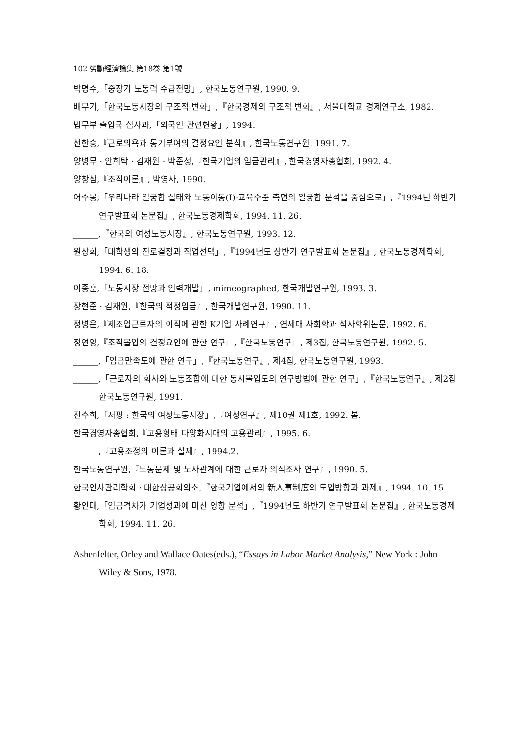102 勞動經濟論集 第18卷 第1號
박명수,「중장기 노동력 수급전망」, 한국노동연구원, 1990. 9.
배무기,「한국노동시장의 구조적 변화」,『한국경제의 구조적 변화』, 서울대학교 경제연구소, 1982.
법무부 출입국 심사과,「외국인 관련현황」, 1994.
선한승,『근로의욕과 동기부여의 결정요인 분석』, 한국노동연구원, 1991. 7.
양병무 · 안희탁 · 김재원 · 박준성,『한국기업의 임금관리』, 한국경영자총협회, 1992. 4.
양창삼,『조직이론』, 박영사, 1990.
어수봉,「우리나라 일궁합 실태와 노동이동(Ⅰ)-교육수준 측면의 일궁합 분석을 중심으로」,『1994년 하반기 연구발표회 논문집』, 한국노동경제학회, 1994. 11. 26.
______,『한국의 여성노동시장』, 한국노동연구원, 1993. 12.
원창희,「대학생의 진로결정과 직업선택」,『1994년도 상반기 연구발표회 논문집』, 한국노동경제학회, 1994. 6. 18.
이종훈,「노동시장 전망과 인력개발」, mimeographed, 한국개발연구원, 1993. 3.
장현준 · 김재원,『한국의 적정임금』, 한국개발연구원, 1990. 11.
정병은,『제조업근로자의 이직에 관한 K기업 사례연구』, 연세대 사회학과 석사학위논문, 1992. 6.
정연앙,『조직몰입의 결정요인에 관한 연구』,『한국노동연구』, 제3집, 한국노동연구원, 1992. 5.
______,「임금만족도에 관한 연구」,『한국노동연구』, 제4집, 한국노동연구원, 1993.
______,「근로자의 회사와 노동조합에 대한 동시몰입도의 연구방법에 관한 연구」,『한국노동연구』, 제2집 한국노동연구원, 1991.
진수희,「서평 : 한국의 여성노동시장」,『여성연구』, 제10권 제1호, 1992. 봄.
한국경영자총협회,『고용형태 다양화시대의 고용관리』, 1995. 6.
______,『고용조정의 이론과 실제』, 1994.2.
한국노동연구원,『노동문제 및 노사관계에 대한 근로자 의식조사 연구』, 1990. 5.
한국인사관리학회 · 대한상공회의소,『한국기업에서의 新人事制度의 도입방향과 과제』, 1994. 10. 15.
황인태,「임금격차가 기업성과에 미친 영향 분석」,『1994년도 하반기 연구발표회 논문집』, 한국노동경제학회, 1994. 11. 26.
Ashenfelter, Orley and Wallace Oates(eds.), “Essays in Labor Market Analysis,” New York : John Wiley & Sons, 1978.